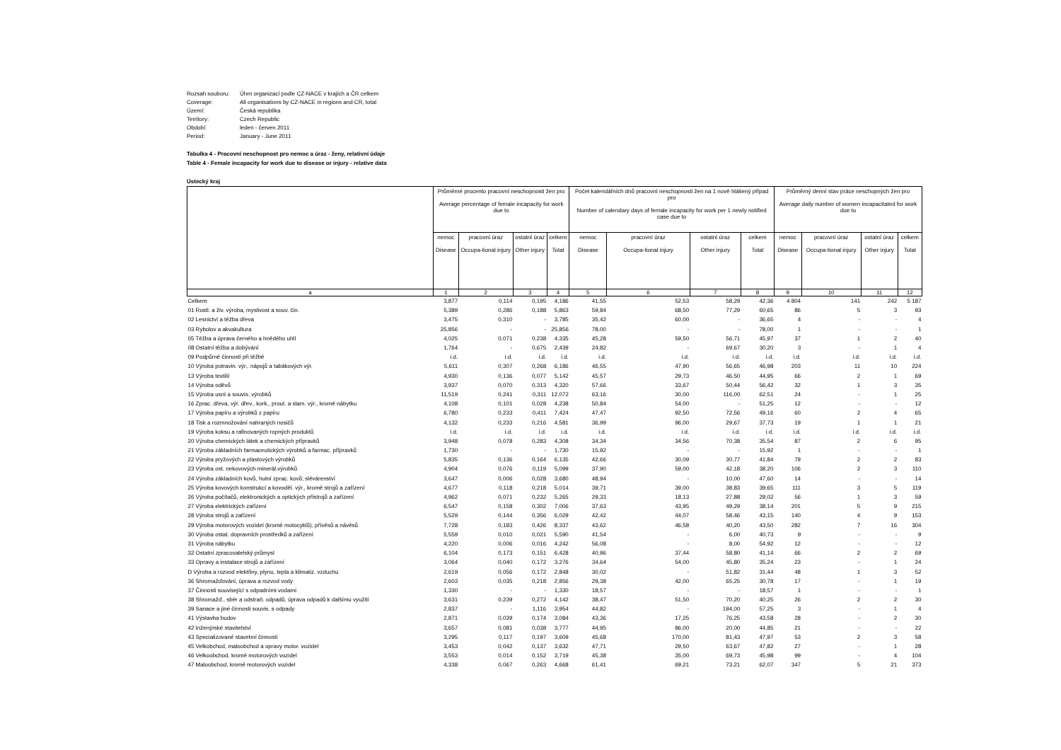Rozsah souboru: Úhrn organizací podle CZ-NACE v krajích a ČR celkem
Coverage: All organisations by CZ-NACE in regions and CR, total
Území: Česká republika
Territory: Czech Republic
Období: leden - červen 2011
Period: January - June 2011
Tabulka 4 - Pracovní neschopnost pro nemoc a úraz - ženy, relativní údaje
Table 4 - Female incapacity for work due to disease or injury - relative data
Ústecký kraj
| | Průměrné procento pracovní neschopnosti žen pro Average percentage of female incapacity for work due to | | | | Počet kalendářních dnů pracovní neschopnosti žen na 1 nově hlášený případ pro Number of calendary days of female incapacity for work per 1 newly notified case due to | | | | Průměrný denní stav práce neschopných žen pro Average daily number of women incapacitated for work due to | | | |
| --- | --- | --- | --- | --- | --- | --- | --- | --- | --- | --- | --- | --- |
| | nemoc Disease | pracovní úraz Occupa-tional injury | ostatní úraz Other injury | celkem Total | nemoc Disease | pracovní úraz Occupa-tional injury | ostatní úraz Other injury | celkem Total | nemoc Disease | pracovní úraz Occupa-tional injury | ostatní úraz Other injury | celkem Total |
| a | 1 | 2 | 3 | 4 | 5 | 6 | 7 | 8 | 9 | 10 | 11 | 12 |
| Celkem | 3,877 | 0,114 | 0,195 | 4,186 | 41,55 | 52,53 | 58,29 | 42,36 | 4 804 | 141 | 242 | 5 187 |
| 01 Rostl. a živ. výroba, myslivost a souv. čin. | 5,389 | 0,286 | 0,188 | 5,863 | 59,84 | 68,50 | 77,29 | 60,65 | 86 | 5 | 3 | 93 |
| 02 Lesnictví a těžba dřeva | 3,475 | 0,310 | - | 3,785 | 35,42 | 60,00 | - | 36,65 | 4 | - | - | 4 |
| 03 Rybolov a akvakultura | 25,856 | - | - | 25,856 | 78,00 | - | - | 78,00 | 1 | - | - | 1 |
| 05 Těžba a úprava černého a hnědého uhlí | 4,025 | 0,071 | 0,238 | 4,335 | 45,28 | 59,50 | 56,71 | 45,97 | 37 | 1 | 2 | 40 |
| 08 Ostatní těžba a dobývání | 1,764 | - | 0,675 | 2,439 | 24,82 | - | 69,67 | 30,20 | 3 | - | 1 | 4 |
| 09 Podpůrné činnosti při těžbě | i.d. | i.d. | i.d. | i.d. | i.d. | i.d. | i.d. | i.d. | i.d. | i.d. | i.d. | i.d. |
| 10 Výroba potravin. výr., nápojů a tabákových výr. | 5,611 | 0,307 | 0,268 | 6,186 | 46,55 | 47,90 | 56,65 | 46,98 | 203 | 11 | 10 | 224 |
| 13 Výroba textilií | 4,930 | 0,136 | 0,077 | 5,142 | 45,57 | 29,73 | 46,50 | 44,95 | 66 | 2 | 1 | 69 |
| 14 Výroba oděvů | 3,937 | 0,070 | 0,313 | 4,320 | 57,66 | 33,67 | 50,44 | 56,42 | 32 | 1 | 3 | 35 |
| 15 Výroba usní a souvis. výrobků | 11,519 | 0,241 | 0,311 | 12,072 | 63,16 | 30,00 | 116,00 | 62,51 | 24 | - | 1 | 25 |
| 16 Zprac. dřeva, výr. dřev., kork., prout. a slam. výr., kromě nábytku | 4,108 | 0,101 | 0,028 | 4,238 | 50,84 | 54,00 | - | 51,25 | 12 | - | - | 12 |
| 17 Výroba papíru a výrobků z papíru | 6,780 | 0,233 | 0,411 | 7,424 | 47,47 | 92,50 | 72,56 | 49,16 | 60 | 2 | 4 | 65 |
| 18 Tisk a rozmnožování nahraných nosičů | 4,132 | 0,233 | 0,216 | 4,581 | 36,99 | 96,00 | 29,67 | 37,73 | 19 | 1 | 1 | 21 |
| 19 Výroba koksu a rafinovaných ropných produktů | i.d. | i.d. | i.d. | i.d. | i.d. | i.d. | i.d. | i.d. | i.d. | i.d. | i.d. | i.d. |
| 20 Výroba chemických látek a chemických přípravků | 3,948 | 0,078 | 0,283 | 4,308 | 34,34 | 34,56 | 70,38 | 35,54 | 87 | 2 | 6 | 95 |
| 21 Výroba základních farmaceutických výrobků a farmac. přípravků | 1,730 | - | - | 1,730 | 15,92 | - | - | 15,92 | 1 | - | - | 1 |
| 22 Výroba pryžových a plastových výrobků | 5,835 | 0,136 | 0,164 | 6,135 | 42,66 | 30,09 | 30,77 | 41,84 | 79 | 2 | 2 | 83 |
| 23 Výroba ost. nekovových minerál.výrobků | 4,904 | 0,076 | 0,119 | 5,099 | 37,90 | 59,00 | 42,18 | 38,20 | 106 | 2 | 3 | 110 |
| 24 Výroba základních kovů, hutní zprac. kovů; slévárenství | 3,647 | 0,006 | 0,028 | 3,680 | 48,94 | - | 10,00 | 47,60 | 14 | - | - | 14 |
| 25 Výroba kovových konstrukcí a kovoděl. výr., kromě strojů a zařízení | 4,677 | 0,118 | 0,218 | 5,014 | 39,71 | 39,00 | 38,83 | 39,65 | 111 | 3 | 5 | 119 |
| 26 Výroba počítačů, elektronických a optických přístrojů a zařízení | 4,962 | 0,071 | 0,232 | 5,265 | 29,33 | 18,13 | 27,88 | 29,02 | 56 | 1 | 3 | 59 |
| 27 Výroba elektrických zařízení | 6,547 | 0,158 | 0,302 | 7,006 | 37,63 | 43,95 | 49,29 | 38,14 | 201 | 5 | 9 | 215 |
| 28 Výroba strojů a zařízení | 5,529 | 0,144 | 0,356 | 6,029 | 42,42 | 44,07 | 58,46 | 43,15 | 140 | 4 | 9 | 153 |
| 29 Výroba motorových vozidel (kromě motocyklů), přívěsů a návěsů | 7,728 | 0,183 | 0,426 | 8,337 | 43,62 | 46,58 | 40,20 | 43,50 | 282 | 7 | 16 | 304 |
| 30 Výroba ostat. dopravních prostředků a zařízení | 5,559 | 0,010 | 0,021 | 5,590 | 41,54 | - | 6,00 | 40,73 | 9 | - | - | 9 |
| 31 Výroba nábytku | 4,220 | 0,006 | 0,016 | 4,242 | 56,08 | - | 8,00 | 54,92 | 12 | - | - | 12 |
| 32 Ostatní zpracovatelský průmysl | 6,104 | 0,173 | 0,151 | 6,428 | 40,96 | 37,44 | 58,80 | 41,14 | 66 | 2 | 2 | 69 |
| 33 Opravy a instalace strojů a zařízení | 3,064 | 0,040 | 0,172 | 3,276 | 34,64 | 54,00 | 45,80 | 35,24 | 23 | - | 1 | 24 |
| D Výroba a rozvod elektřiny, plynu, tepla a klimatiz. vzduchu | 2,619 | 0,056 | 0,172 | 2,848 | 30,02 | - | 51,82 | 31,44 | 48 | 1 | 3 | 52 |
| 36 Shromažďování, úprava a rozvod vody | 2,603 | 0,035 | 0,218 | 2,856 | 29,38 | 42,00 | 65,25 | 30,78 | 17 | - | 1 | 19 |
| 37 Činnosti související s odpadními vodami | 1,330 | - | - | 1,330 | 18,57 | - | - | 18,57 | 1 | - | - | 1 |
| 38 Shromažď., sběr a odstraň. odpadů, úprava odpadů k dalšímu využití | 3,631 | 0,239 | 0,272 | 4,142 | 38,47 | 51,50 | 70,20 | 40,25 | 26 | 2 | 2 | 30 |
| 39 Sanace a jiné činnosti souvis. s odpady | 2,837 | - | 1,116 | 3,954 | 44,82 | - | 194,00 | 57,25 | 3 | - | 1 | 4 |
| 41 Výstavba budov | 2,871 | 0,039 | 0,174 | 3,084 | 43,36 | 17,25 | 76,25 | 43,58 | 28 | - | 2 | 30 |
| 42 Inženýrské stavitelství | 3,657 | 0,081 | 0,038 | 3,777 | 44,95 | 86,00 | 20,00 | 44,85 | 21 | - | - | 22 |
| 43 Specializované stavební činnosti | 3,295 | 0,117 | 0,197 | 3,609 | 45,68 | 170,00 | 81,43 | 47,97 | 53 | 2 | 3 | 58 |
| 45 Velkobchod, maloobchod a opravy motor. vozidel | 3,453 | 0,042 | 0,137 | 3,632 | 47,71 | 29,50 | 63,67 | 47,82 | 27 | - | 1 | 28 |
| 46 Velkoobchod, kromě motorových vozidel | 3,553 | 0,014 | 0,152 | 3,719 | 45,38 | 35,00 | 69,73 | 45,98 | 99 | - | 4 | 104 |
| 47 Maloobchod, kromě motorových vozidel | 4,338 | 0,067 | 0,263 | 4,668 | 61,41 | 69,21 | 73,21 | 62,07 | 347 | 5 | 21 | 373 |